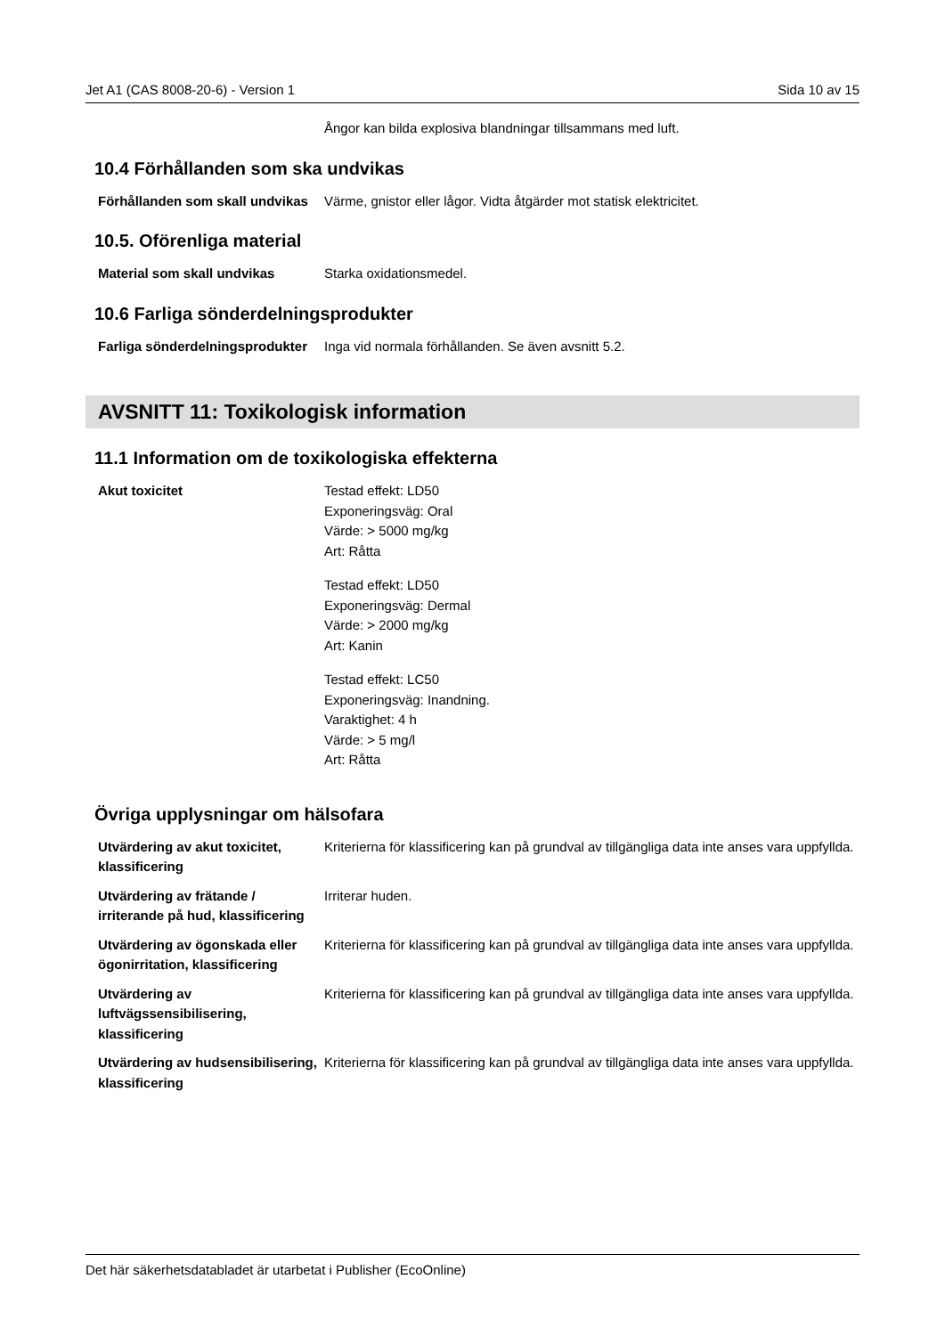Jet A1 (CAS 8008-20-6) - Version 1 Sida 10 av 15
Ångor kan bilda explosiva blandningar tillsammans med luft.
10.4 Förhållanden som ska undvikas
Förhållanden som skall undvikas
Värme, gnistor eller lågor. Vidta åtgärder mot statisk elektricitet.
10.5. Oförenliga material
Material som skall undvikas Starka oxidationsmedel.
10.6 Farliga sönderdelningsprodukter
Farliga sönderdelningsprodukter
Inga vid normala förhållanden. Se även avsnitt 5.2.
AVSNITT 11: Toxikologisk information
11.1 Information om de toxikologiska effekterna
Akut toxicitet Testad effekt: LD50
Exponeringsväg: Oral
Värde: > 5000 mg/kg
Art: Råtta
Testad effekt: LD50
Exponeringsväg: Dermal
Värde: > 2000 mg/kg
Art: Kanin
Testad effekt: LC50
Exponeringsväg: Inandning.
Varaktighet: 4 h
Värde: > 5 mg/l
Art: Råtta
Övriga upplysningar om hälsofara
Utvärdering av akut toxicitet, klassificering
Kriterierna för klassificering kan på grundval av tillgängliga data inte anses vara uppfyllda.
Utvärdering av frätande / irriterande på hud, klassificering
Irriterar huden.
Utvärdering av ögonskada eller ögonirritation, klassificering
Kriterierna för klassificering kan på grundval av tillgängliga data inte anses vara uppfyllda.
Utvärdering av luftvägssensibilisering, klassificering
Kriterierna för klassificering kan på grundval av tillgängliga data inte anses vara uppfyllda.
Utvärdering av hudsensibilisering, klassificering
Kriterierna för klassificering kan på grundval av tillgängliga data inte anses vara uppfyllda.
Det här säkerhetsdatabladet är utarbetat i Publisher (EcoOnline)